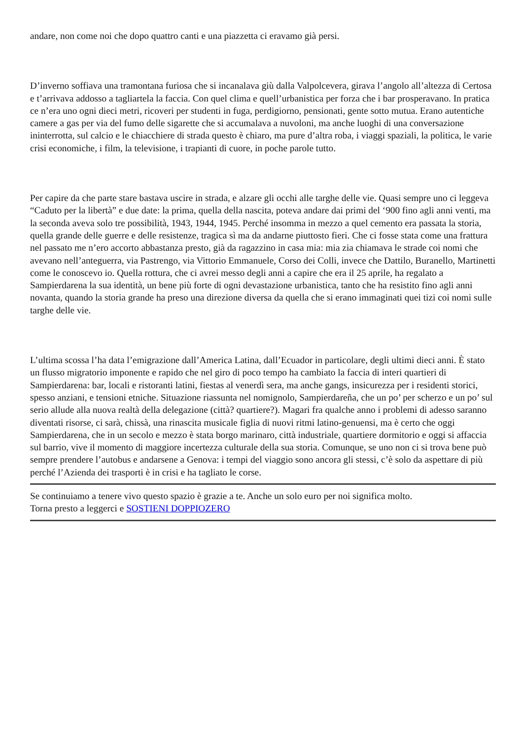andare, non come noi che dopo quattro canti e una piazzetta ci eravamo già persi.
D’inverno soffiava una tramontana furiosa che si incanalava giù dalla Valpolcevera, girava l’angolo all’altezza di Certosa e t’arrivava addosso a tagliartela la faccia. Con quel clima e quell’urbanistica per forza che i bar prosperavano. In pratica ce n’era uno ogni dieci metri, ricoveri per studenti in fuga, perdigiorno, pensionati, gente sotto mutua. Erano autentiche camere a gas per via del fumo delle sigarette che si accumalava a nuvoloni, ma anche luoghi di una conversazione ininterrotta, sul calcio e le chiacchiere di strada questo è chiaro, ma pure d’altra roba, i viaggi spaziali, la politica, le varie crisi economiche, i film, la televisione, i trapianti di cuore, in poche parole tutto.
Per capire da che parte stare bastava uscire in strada, e alzare gli occhi alle targhe delle vie. Quasi sempre uno ci leggeva “Caduto per la libertà” e due date: la prima, quella della nascita, poteva andare dai primi del ‘900 fino agli anni venti, ma la seconda aveva solo tre possibilità, 1943, 1944, 1945. Perché insomma in mezzo a quel cemento era passata la storia, quella grande delle guerre e delle resistenze, tragica sì ma da andarne piuttosto fieri. Che ci fosse stata come una frattura nel passato me n’ero accorto abbastanza presto, già da ragazzino in casa mia: mia zia chiamava le strade coi nomi che avevano nell’anteguerra, via Pastrengo, via Vittorio Emmanuele, Corso dei Colli, invece che Dattilo, Buranello, Martinetti come le conoscevo io. Quella rottura, che ci avrei messo degli anni a capire che era il 25 aprile, ha regalato a Sampierdarena la sua identità, un bene più forte di ogni devastazione urbanistica, tanto che ha resistito fino agli anni novanta, quando la storia grande ha preso una direzione diversa da quella che si erano immaginati quei tizi coi nomi sulle targhe delle vie.
L’ultima scossa l’ha data l’emigrazione dall’America Latina, dall’Ecuador in particolare, degli ultimi dieci anni. È stato un flusso migratorio imponente e rapido che nel giro di poco tempo ha cambiato la faccia di interi quartieri di Sampierdarena: bar, locali e ristoranti latini, fiestas al venerdì sera, ma anche gangs, insicurezza per i residenti storici, spesso anziani, e tensioni etniche. Situazione riassunta nel nomignolo, Sampierdareña, che un po’ per scherzo e un po’ sul serio allude alla nuova realtà della delegazione (città? quartiere?). Magari fra qualche anno i problemi di adesso saranno diventati risorse, ci sarà, chissà, una rinascita musicale figlia di nuovi ritmi latino-genuensi, ma è certo che oggi Sampierdarena, che in un secolo e mezzo è stata borgo marinaro, città industriale, quartiere dormitorio e oggi si affaccia sul barrio, vive il momento di maggiore incertezza culturale della sua storia. Comunque, se uno non ci si trova bene può sempre prendere l’autobus e andarsene a Genova: i tempi del viaggio sono ancora gli stessi, c’è solo da aspettare di più perché l’Azienda dei trasporti è in crisi e ha tagliato le corse.
Se continuiamo a tenere vivo questo spazio è grazie a te. Anche un solo euro per noi significa molto.
Torna presto a leggerci e SOSTIENI DOPPIOZERO